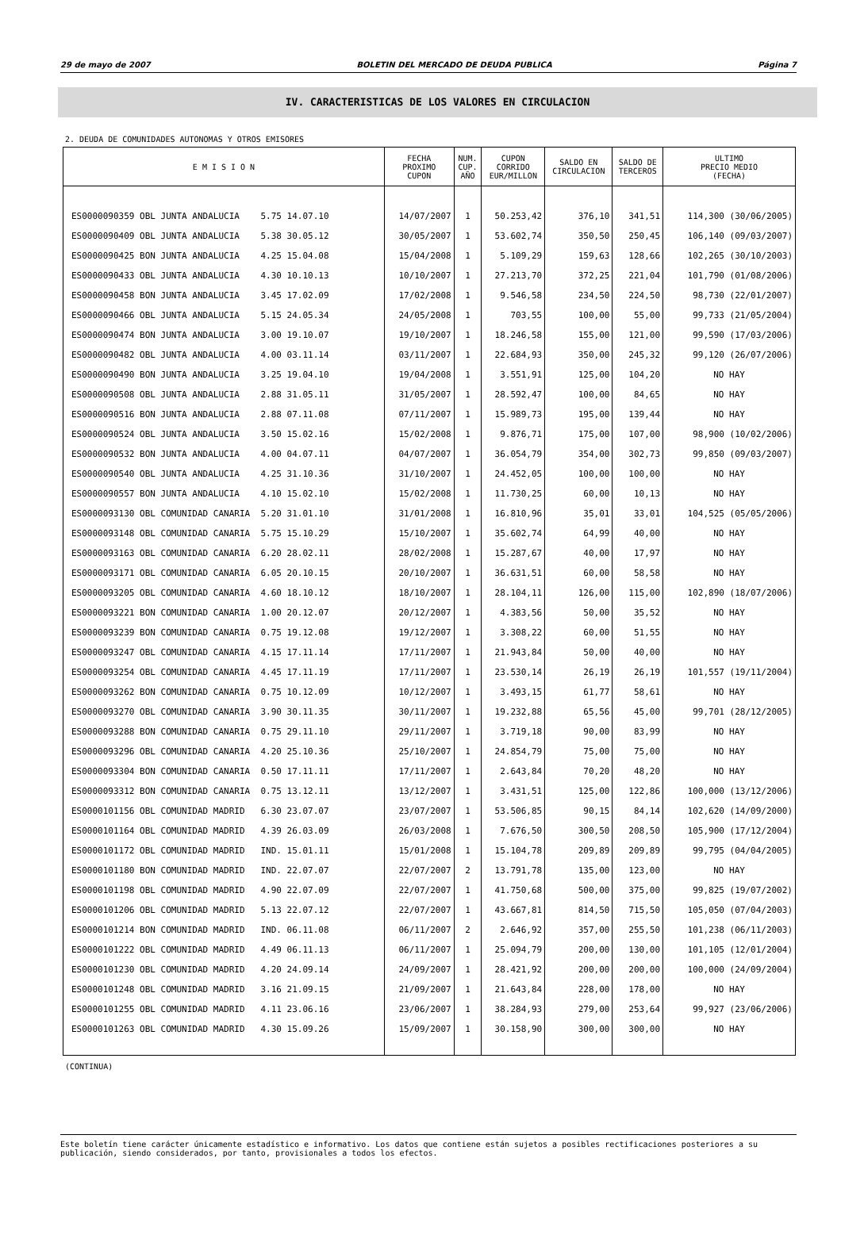29 de mayo de 2007 BOLETIN DEL MERCADO DE DEUDA PUBLICA Página 7
IV. CARACTERISTICAS DE LOS VALORES EN CIRCULACION
2. DEUDA DE COMUNIDADES AUTONOMAS Y OTROS EMISORES
| E M I S I O N | FECHA PROXIMO CUPON | NUM. CUP. AÑO | CUPON CORRIDO EUR/MILLON | SALDO EN CIRCULACION | SALDO DE TERCEROS | ULTIMO PRECIO MEDIO (FECHA) |
| --- | --- | --- | --- | --- | --- | --- |
| ES0000090359 OBL JUNTA ANDALUCIA 5.75 14.07.10 | 14/07/2007 | 1 | 50.253,42 | 376,10 | 341,51 | 114,300 (30/06/2005) |
| ES0000090409 OBL JUNTA ANDALUCIA 5.38 30.05.12 | 30/05/2007 | 1 | 53.602,74 | 350,50 | 250,45 | 106,140 (09/03/2007) |
| ES0000090425 BON JUNTA ANDALUCIA 4.25 15.04.08 | 15/04/2008 | 1 | 5.109,29 | 159,63 | 128,66 | 102,265 (30/10/2003) |
| ES0000090433 OBL JUNTA ANDALUCIA 4.30 10.10.13 | 10/10/2007 | 1 | 27.213,70 | 372,25 | 221,04 | 101,790 (01/08/2006) |
| ES0000090458 BON JUNTA ANDALUCIA 3.45 17.02.09 | 17/02/2008 | 1 | 9.546,58 | 234,50 | 224,50 | 98,730 (22/01/2007) |
| ES0000090466 OBL JUNTA ANDALUCIA 5.15 24.05.34 | 24/05/2008 | 1 | 703,55 | 100,00 | 55,00 | 99,733 (21/05/2004) |
| ES0000090474 BON JUNTA ANDALUCIA 3.00 19.10.07 | 19/10/2007 | 1 | 18.246,58 | 155,00 | 121,00 | 99,590 (17/03/2006) |
| ES0000090482 OBL JUNTA ANDALUCIA 4.00 03.11.14 | 03/11/2007 | 1 | 22.684,93 | 350,00 | 245,32 | 99,120 (26/07/2006) |
| ES0000090490 BON JUNTA ANDALUCIA 3.25 19.04.10 | 19/04/2008 | 1 | 3.551,91 | 125,00 | 104,20 | NO HAY |
| ES0000090508 OBL JUNTA ANDALUCIA 2.88 31.05.11 | 31/05/2007 | 1 | 28.592,47 | 100,00 | 84,65 | NO HAY |
| ES0000090516 BON JUNTA ANDALUCIA 2.88 07.11.08 | 07/11/2007 | 1 | 15.989,73 | 195,00 | 139,44 | NO HAY |
| ES0000090524 OBL JUNTA ANDALUCIA 3.50 15.02.16 | 15/02/2008 | 1 | 9.876,71 | 175,00 | 107,00 | 98,900 (10/02/2006) |
| ES0000090532 BON JUNTA ANDALUCIA 4.00 04.07.11 | 04/07/2007 | 1 | 36.054,79 | 354,00 | 302,73 | 99,850 (09/03/2007) |
| ES0000090540 OBL JUNTA ANDALUCIA 4.25 31.10.36 | 31/10/2007 | 1 | 24.452,05 | 100,00 | 100,00 | NO HAY |
| ES0000090557 BON JUNTA ANDALUCIA 4.10 15.02.10 | 15/02/2008 | 1 | 11.730,25 | 60,00 | 10,13 | NO HAY |
| ES0000093130 OBL COMUNIDAD CANARIA 5.20 31.01.10 | 31/01/2008 | 1 | 16.810,96 | 35,01 | 33,01 | 104,525 (05/05/2006) |
| ES0000093148 OBL COMUNIDAD CANARIA 5.75 15.10.29 | 15/10/2007 | 1 | 35.602,74 | 64,99 | 40,00 | NO HAY |
| ES0000093163 OBL COMUNIDAD CANARIA 6.20 28.02.11 | 28/02/2008 | 1 | 15.287,67 | 40,00 | 17,97 | NO HAY |
| ES0000093171 OBL COMUNIDAD CANARIA 6.05 20.10.15 | 20/10/2007 | 1 | 36.631,51 | 60,00 | 58,58 | NO HAY |
| ES0000093205 OBL COMUNIDAD CANARIA 4.60 18.10.12 | 18/10/2007 | 1 | 28.104,11 | 126,00 | 115,00 | 102,890 (18/07/2006) |
| ES0000093221 BON COMUNIDAD CANARIA 1.00 20.12.07 | 20/12/2007 | 1 | 4.383,56 | 50,00 | 35,52 | NO HAY |
| ES0000093239 BON COMUNIDAD CANARIA 0.75 19.12.08 | 19/12/2007 | 1 | 3.308,22 | 60,00 | 51,55 | NO HAY |
| ES0000093247 OBL COMUNIDAD CANARIA 4.15 17.11.14 | 17/11/2007 | 1 | 21.943,84 | 50,00 | 40,00 | NO HAY |
| ES0000093254 OBL COMUNIDAD CANARIA 4.45 17.11.19 | 17/11/2007 | 1 | 23.530,14 | 26,19 | 26,19 | 101,557 (19/11/2004) |
| ES0000093262 BON COMUNIDAD CANARIA 0.75 10.12.09 | 10/12/2007 | 1 | 3.493,15 | 61,77 | 58,61 | NO HAY |
| ES0000093270 OBL COMUNIDAD CANARIA 3.90 30.11.35 | 30/11/2007 | 1 | 19.232,88 | 65,56 | 45,00 | 99,701 (28/12/2005) |
| ES0000093288 BON COMUNIDAD CANARIA 0.75 29.11.10 | 29/11/2007 | 1 | 3.719,18 | 90,00 | 83,99 | NO HAY |
| ES0000093296 OBL COMUNIDAD CANARIA 4.20 25.10.36 | 25/10/2007 | 1 | 24.854,79 | 75,00 | 75,00 | NO HAY |
| ES0000093304 BON COMUNIDAD CANARIA 0.50 17.11.11 | 17/11/2007 | 1 | 2.643,84 | 70,20 | 48,20 | NO HAY |
| ES0000093312 BON COMUNIDAD CANARIA 0.75 13.12.11 | 13/12/2007 | 1 | 3.431,51 | 125,00 | 122,86 | 100,000 (13/12/2006) |
| ES0000101156 OBL COMUNIDAD MADRID 6.30 23.07.07 | 23/07/2007 | 1 | 53.506,85 | 90,15 | 84,14 | 102,620 (14/09/2000) |
| ES0000101164 OBL COMUNIDAD MADRID 4.39 26.03.09 | 26/03/2008 | 1 | 7.676,50 | 300,50 | 208,50 | 105,900 (17/12/2004) |
| ES0000101172 OBL COMUNIDAD MADRID IND. 15.01.11 | 15/01/2008 | 1 | 15.104,78 | 209,89 | 209,89 | 99,795 (04/04/2005) |
| ES0000101180 BON COMUNIDAD MADRID IND. 22.07.07 | 22/07/2007 | 2 | 13.791,78 | 135,00 | 123,00 | NO HAY |
| ES0000101198 OBL COMUNIDAD MADRID 4.90 22.07.09 | 22/07/2007 | 1 | 41.750,68 | 500,00 | 375,00 | 99,825 (19/07/2002) |
| ES0000101206 OBL COMUNIDAD MADRID 5.13 22.07.12 | 22/07/2007 | 1 | 43.667,81 | 814,50 | 715,50 | 105,050 (07/04/2003) |
| ES0000101214 BON COMUNIDAD MADRID IND. 06.11.08 | 06/11/2007 | 2 | 2.646,92 | 357,00 | 255,50 | 101,238 (06/11/2003) |
| ES0000101222 OBL COMUNIDAD MADRID 4.49 06.11.13 | 06/11/2007 | 1 | 25.094,79 | 200,00 | 130,00 | 101,105 (12/01/2004) |
| ES0000101230 OBL COMUNIDAD MADRID 4.20 24.09.14 | 24/09/2007 | 1 | 28.421,92 | 200,00 | 200,00 | 100,000 (24/09/2004) |
| ES0000101248 OBL COMUNIDAD MADRID 3.16 21.09.15 | 21/09/2007 | 1 | 21.643,84 | 228,00 | 178,00 | NO HAY |
| ES0000101255 OBL COMUNIDAD MADRID 4.11 23.06.16 | 23/06/2007 | 1 | 38.284,93 | 279,00 | 253,64 | 99,927 (23/06/2006) |
| ES0000101263 OBL COMUNIDAD MADRID 4.30 15.09.26 | 15/09/2007 | 1 | 30.158,90 | 300,00 | 300,00 | NO HAY |
(CONTINUA)
Este boletín tiene carácter únicamente estadístico e informativo. Los datos que contiene están sujetos a posibles rectificaciones posteriores a su publicación, siendo considerados, por tanto, provisionales a todos los efectos.